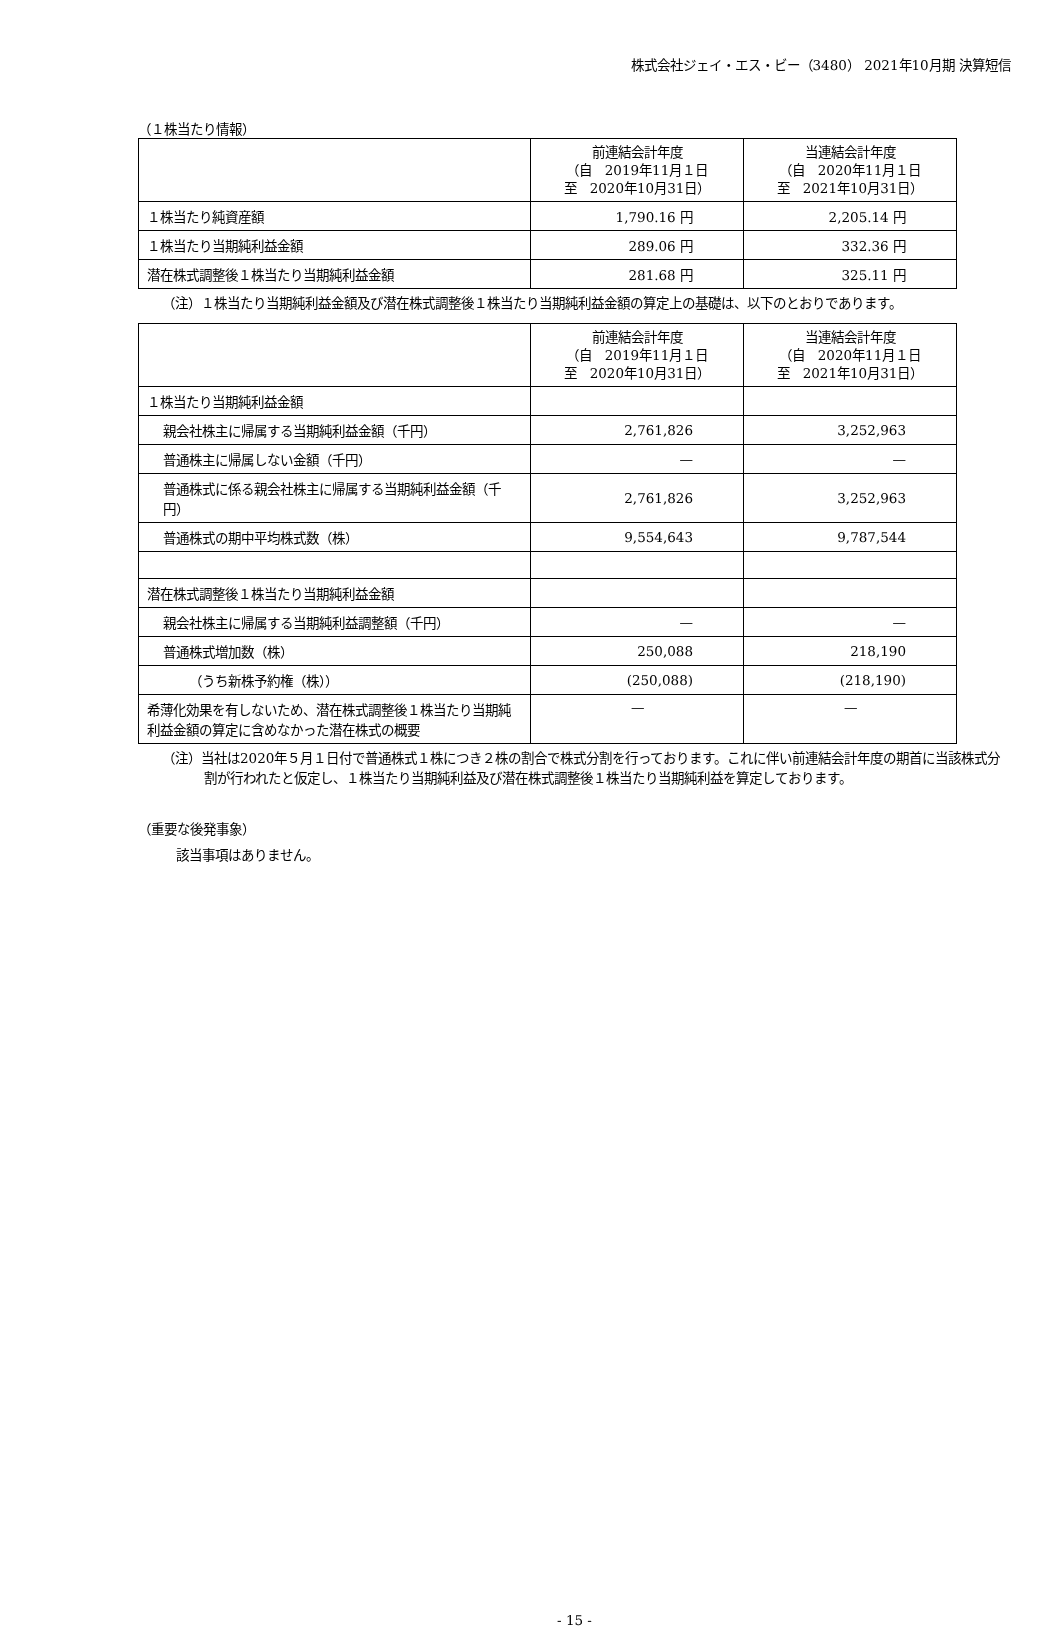株式会社ジェイ・エス・ビー（3480） 2021年10月期 決算短信
（１株当たり情報）
| | 前連結会計年度 （自 2019年11月１日 至 2020年10月31日） | 当連結会計年度 （自 2020年11月１日 至 2021年10月31日） |
| --- | --- | --- |
| １株当たり純資産額 | 1,790.16 円 | 2,205.14 円 |
| １株当たり当期純利益金額 | 289.06 円 | 332.36 円 |
| 潜在株式調整後１株当たり当期純利益金額 | 281.68 円 | 325.11 円 |
（注）１株当たり当期純利益金額及び潜在株式調整後１株当たり当期純利益金額の算定上の基礎は、以下のとおりであります。
| | 前連結会計年度 （自 2019年11月１日 至 2020年10月31日） | 当連結会計年度 （自 2020年11月１日 至 2021年10月31日） |
| --- | --- | --- |
| １株当たり当期純利益金額 | | |
| 親会社株主に帰属する当期純利益金額（千円） | 2,761,826 | 3,252,963 |
| 普通株主に帰属しない金額（千円） | — | — |
| 普通株式に係る親会社株主に帰属する当期純利益金額（千円） | 2,761,826 | 3,252,963 |
| 普通株式の期中平均株式数（株） | 9,554,643 | 9,787,544 |
| 潜在株式調整後１株当たり当期純利益金額 | | |
| 親会社株主に帰属する当期純利益調整額（千円） | — | — |
| 普通株式増加数（株） | 250,088 | 218,190 |
| （うち新株予約権（株）） | (250,088) | (218,190) |
| 希薄化効果を有しないため、潜在株式調整後１株当たり当期純利益金額の算定に含めなかった潜在株式の概要 | — | — |
（注）当社は2020年５月１日付で普通株式１株につき２株の割合で株式分割を行っております。これに伴い前連結会計年度の期首に当該株式分割が行われたと仮定し、１株当たり当期純利益及び潜在株式調整後１株当たり当期純利益を算定しております。
（重要な後発事象）
該当事項はありません。
- 15 -